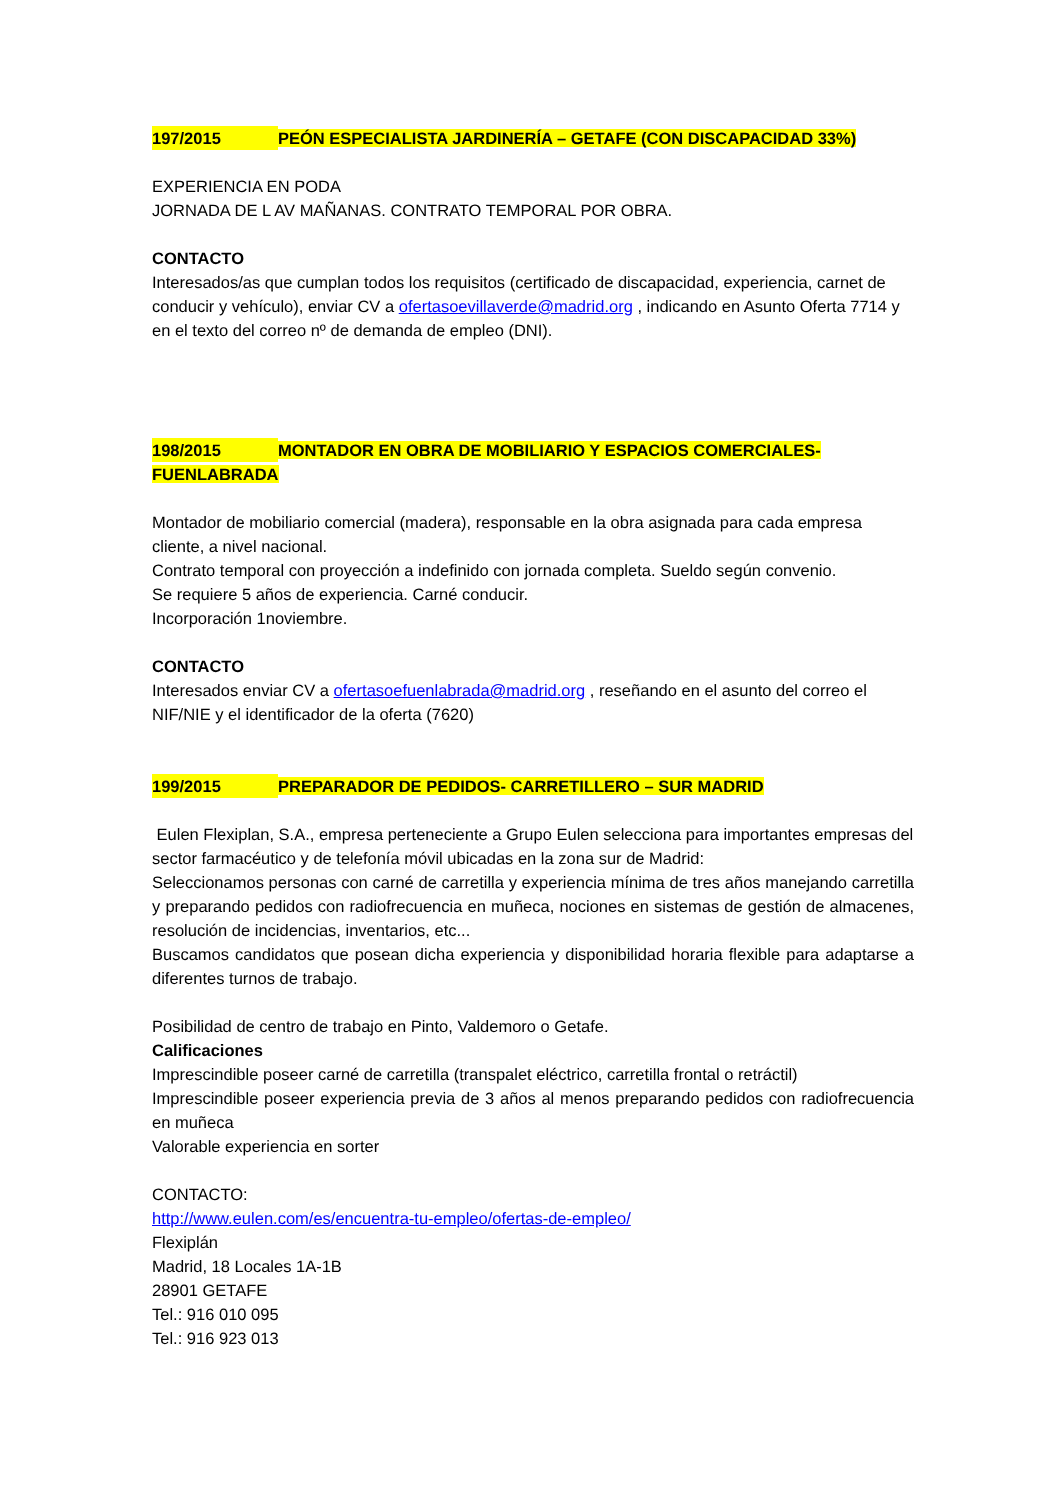197/2015 PEÓN ESPECIALISTA JARDINERÍA – GETAFE (CON DISCAPACIDAD 33%)
EXPERIENCIA EN PODA
JORNADA DE L AV MAÑANAS. CONTRATO TEMPORAL POR OBRA.
CONTACTO
Interesados/as que cumplan todos los requisitos (certificado de discapacidad, experiencia, carnet de conducir y vehículo), enviar CV a ofertasoevillaverde@madrid.org , indicando en Asunto Oferta 7714 y en el texto del correo nº de demanda de empleo (DNI).
198/2015 MONTADOR EN OBRA DE MOBILIARIO Y ESPACIOS COMERCIALES-
FUENLABRADA
Montador de mobiliario comercial (madera), responsable en la obra asignada para cada empresa cliente, a nivel nacional.
Contrato temporal con proyección a indefinido con jornada completa. Sueldo según convenio.
Se requiere 5 años de experiencia. Carné conducir.
Incorporación 1noviembre.
CONTACTO
Interesados enviar CV a ofertasoefuenlabrada@madrid.org , reseñando en el asunto del correo el NIF/NIE y el identificador de la oferta (7620)
199/2015 PREPARADOR DE PEDIDOS- CARRETILLERO – SUR MADRID
Eulen Flexiplan, S.A., empresa perteneciente a Grupo Eulen selecciona para importantes empresas del sector farmacéutico y de telefonía móvil ubicadas en la zona sur de Madrid:
Seleccionamos personas con carné de carretilla y experiencia mínima de tres años manejando carretilla y preparando pedidos con radiofrecuencia en muñeca, nociones en sistemas de gestión de almacenes, resolución de incidencias, inventarios, etc...
Buscamos candidatos que posean dicha experiencia y disponibilidad horaria flexible para adaptarse a diferentes turnos de trabajo.
Posibilidad de centro de trabajo en Pinto, Valdemoro o Getafe.
Calificaciones
Imprescindible poseer carné de carretilla (transpalet eléctrico, carretilla frontal o retráctil)
Imprescindible poseer experiencia previa de 3 años al menos preparando pedidos con radiofrecuencia en muñeca
Valorable experiencia en sorter
CONTACTO:
http://www.eulen.com/es/encuentra-tu-empleo/ofertas-de-empleo/
Flexiplán
Madrid, 18 Locales 1A-1B
28901 GETAFE
Tel.: 916 010 095
Tel.: 916 923 013